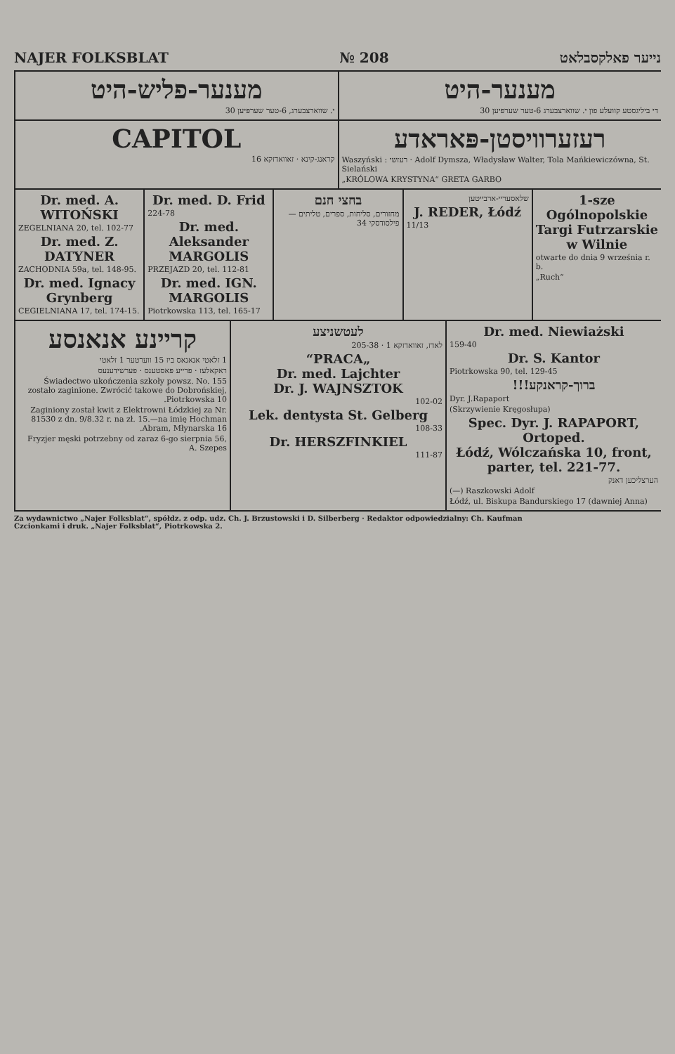NAJER FOLKSBLAT № 208 נייער פאלקסבלאט
מענער-פליש-היט
י. שווארצבערג, 6-טער שערפּיען 30
מענער-היט
די ביליגסטע קוועלע פון י. שווארצבערג 6-טער שערפּיען 30
CAPITOL
קראנג-קינא · זאוואדזקא 16
רעזערוויסטן-פּאראדע
Waszyński : רעזשי · Adolf Dymsza, Władysław Walter, Tola Mańkiewiczówna, St. Sielański
„KRÓLOWA KRYSTYNA“ GRETA GARBO
Dr. med. A. WITOŃSKI
ZEGELNIANA 20, tel. 102-77
Dr. med. Z. DATYNER
ZACHODNIA 59a, tel. 148-95.
Dr. med. Ignacy Grynberg
CEGIELNIANA 17, tel. 174-15.
Dr. med. D. Frid
224-78
Dr. med. Aleksander MARGOLIS
PRZEJAZD 20, tel. 112-81
Dr. med. IGN. MARGOLIS
Piotrkowska 113, tel. 165-17
בחצי חנם
מחזורים, סליחות, ספרים, טליתים — פילסודסקי 34
שלאסעריי-ארבייטען
J. REDER, Łódź
11/13
1-sze Ogólnopolskie Targi Futrzarskie w Wilnie
otwarte do dnia 9 września r. b.
„Ruch“
קריינע אנאנסע
1 זלאטי אנאנאס ביז 15 ווערטער 1 זלאטי
ראקאלעז · פרייע פּאסטענס · פערשידענעס
Świadectwo ukończenia szkoły powsz. No. 155 zostało zaginione. Zwrócić takowe do Dobrońskiej, Piotrkowska 10.
Zaginiony został kwit z Elektrowni Łódzkiej za Nr. 81530 z dn. 9/8.32 r. na zł. 15.—na imię Hochman Abram, Młynarska 16.
Fryzjer męski potrzebny od zaraz 6-go sierpnia 56, A. Szepes
לעטשניצע
לאדז, זאוואדזקא 1 · 205-38
„PRACA“
Dr. med. Lajchter
Dr. J. WAJNSZTOK
102-02
Lek. dentysta St. Gelberg
108-33
Dr. HERSZFINKIEL
111-87
Dr. med. Niewiażski
159-40
Dr. S. Kantor
Piotrkowska 90, tel. 129-45
ברוך-קראנקע!!!
Dyr. J.Rapaport
(Skrzywienie Kręgosłupa)
Spec. Dyr. J. RAPAPORT, Ortoped.
Łódź, Wólczańska 10, front, parter, tel. 221-77.
הערצליכען דאנק
(—) Raszkowski Adolf
Łódź, ul. Biskupa Bandurskiego 17 (dawniej Anna)
Za wydawnictwo „Najer Folksblat“, spółdz. z odp. udz. Ch. J. Brzustowski i D. Silberberg · Redaktor odpowiedzialny: Ch. Kaufman
Czcionkami i druk. „Najer Folksblat“, Piotrkowska 2.